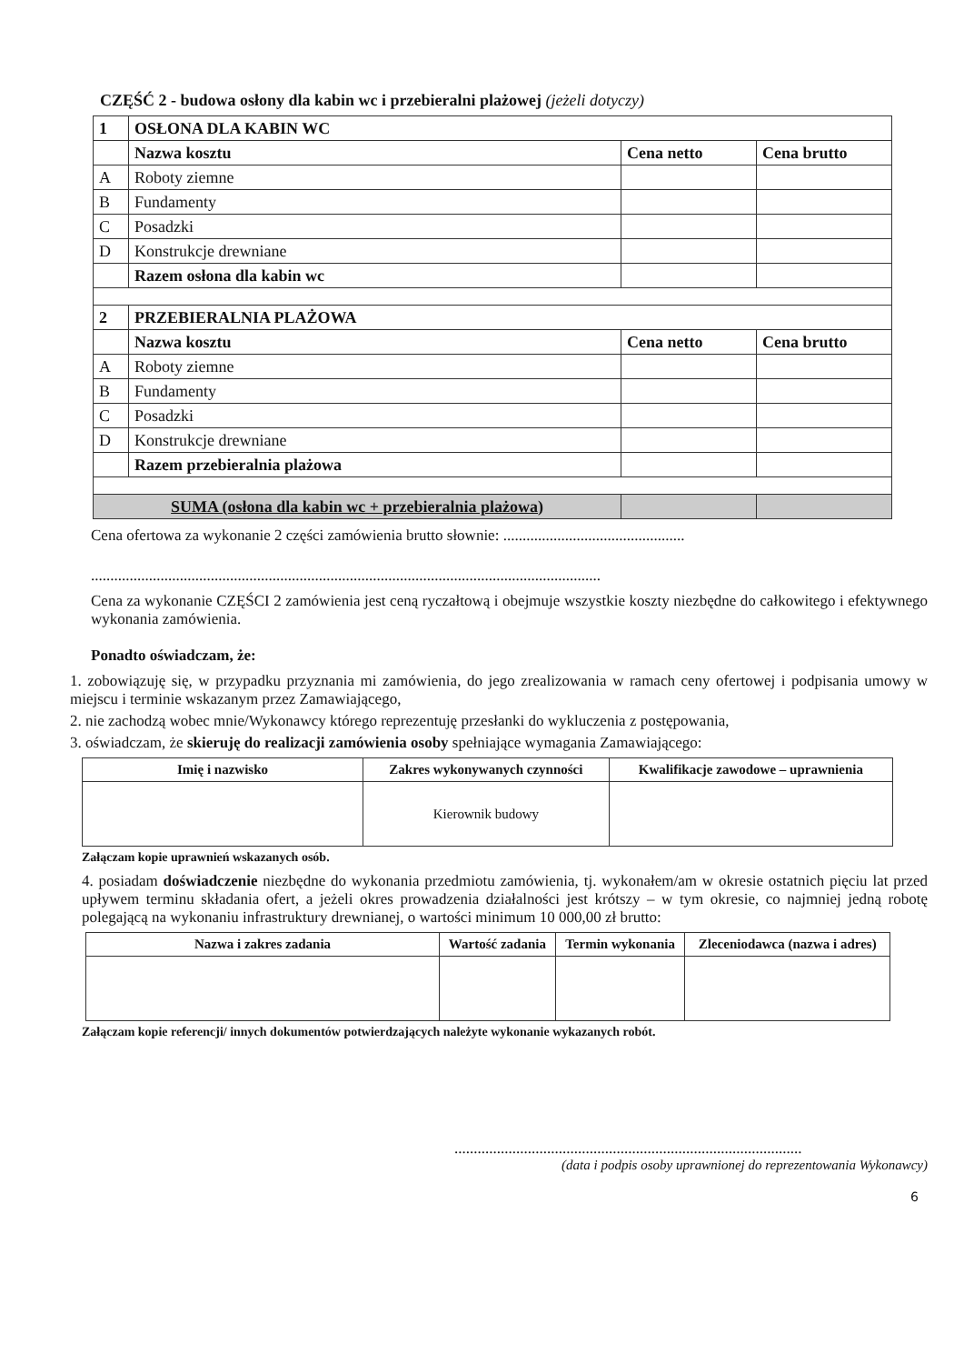CZĘŚĆ 2 - budowa osłony dla kabin wc i przebieralni plażowej (jeżeli dotyczy)
| 1 | OSŁONA DLA KABIN WC | | |
| | Nazwa kosztu | Cena netto | Cena brutto |
| A | Roboty ziemne | | |
| B | Fundamenty | | |
| C | Posadzki | | |
| D | Konstrukcje drewniane | | |
| | Razem osłona dla kabin wc | | |
| 2 | PRZEBIERALNIA PLAŻOWA | | |
| | Nazwa kosztu | Cena netto | Cena brutto |
| A | Roboty ziemne | | |
| B | Fundamenty | | |
| C | Posadzki | | |
| D | Konstrukcje drewniane | | |
| | Razem przebieralnia plażowa | | |
| SUMA (osłona dla kabin wc + przebieralnia plażowa) | | | |
Cena ofertowa za wykonanie 2 części zamówienia brutto słownie: ...............................................
....................................................................................................................................
Cena za wykonanie CZĘŚCI 2 zamówienia jest ceną ryczałtową i obejmuje wszystkie koszty niezbędne do całkowitego i efektywnego wykonania zamówienia.
Ponadto oświadczam, że:
1. zobowiązuję się, w przypadku przyznania mi zamówienia, do jego zrealizowania w ramach ceny ofertowej i podpisania umowy w miejscu i terminie wskazanym przez Zamawiającego,
2. nie zachodzą wobec mnie/Wykonawcy którego reprezentuję przesłanki do wykluczenia z postępowania,
3. oświadczam, że skieruję do realizacji zamówienia osoby spełniające wymagania Zamawiającego:
| Imię i nazwisko | Zakres wykonywanych czynności | Kwalifikacje zawodowe – uprawnienia |
| --- | --- | --- |
| | Kierownik budowy | |
Załączam kopie uprawnień wskazanych osób.
4. posiadam doświadczenie niezbędne do wykonania przedmiotu zamówienia, tj. wykonałem/am w okresie ostatnich pięciu lat przed upływem terminu składania ofert, a jeżeli okres prowadzenia działalności jest krótszy – w tym okresie, co najmniej jedną robotę polegającą na wykonaniu infrastruktury drewnianej, o wartości minimum 10 000,00 zł brutto:
| Nazwa i zakres zadania | Wartość zadania | Termin wykonania | Zleceniodawca (nazwa i adres) |
| --- | --- | --- | --- |
Załączam kopie referencji/ innych dokumentów potwierdzających należyte wykonanie wykazanych robót.
..........................................................................................
(data i podpis osoby uprawnionej do reprezentowania Wykonawcy)
6